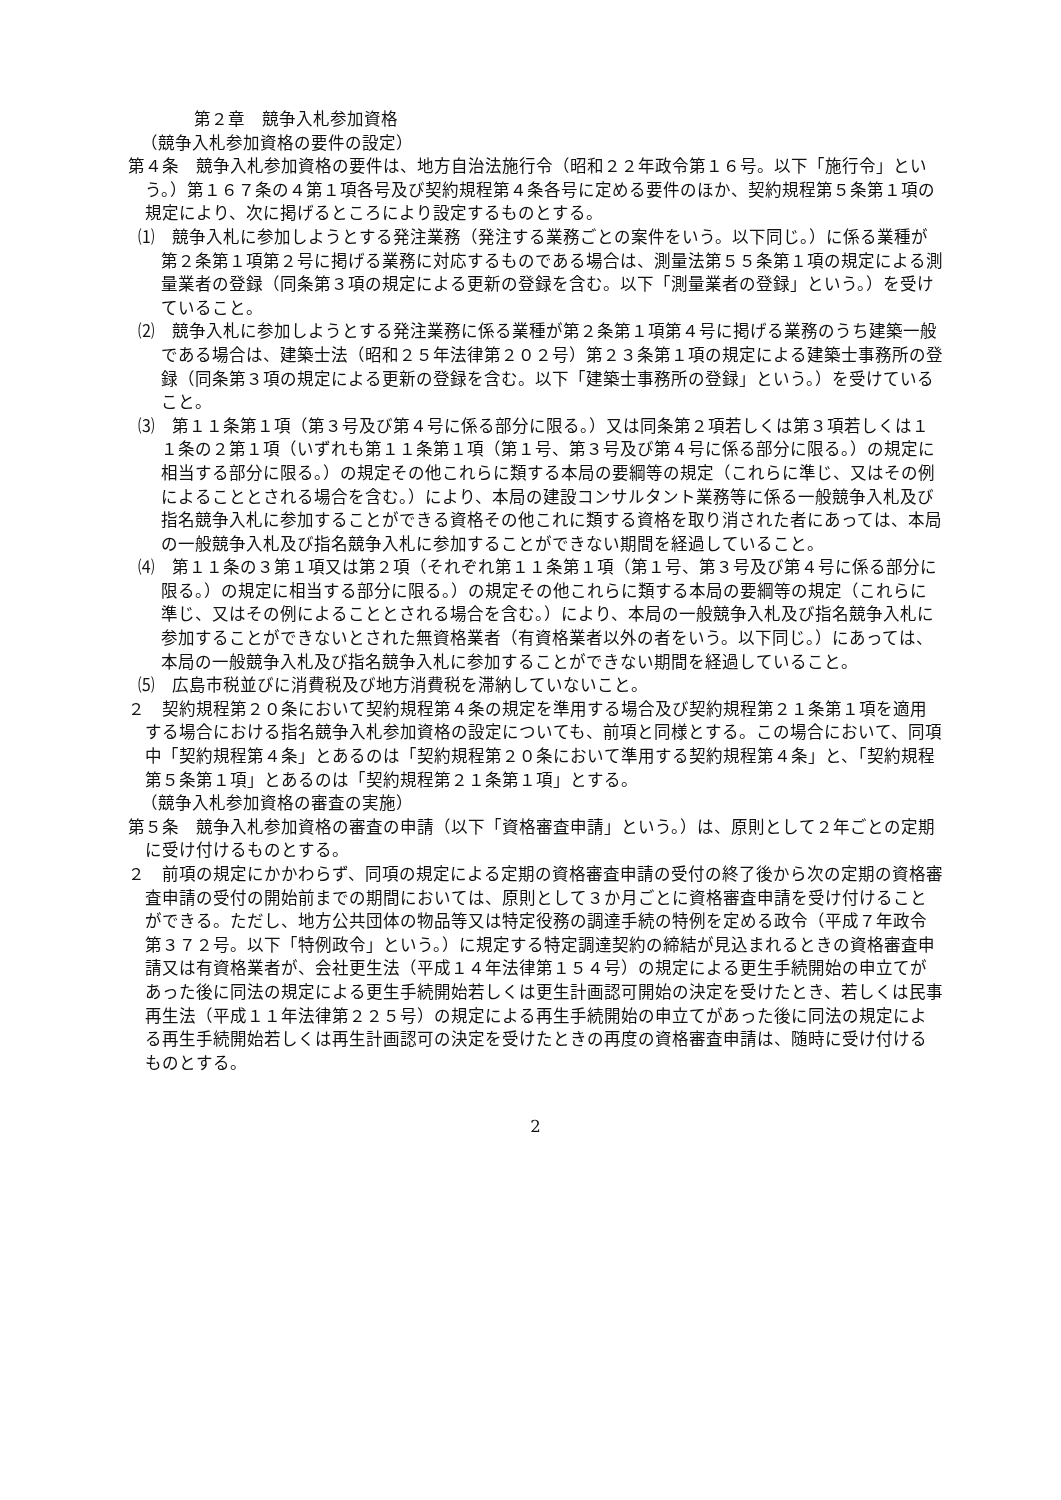第２章　競争入札参加資格
（競争入札参加資格の要件の設定）
第４条　競争入札参加資格の要件は、地方自治法施行令（昭和２２年政令第１６号。以下「施行令」という。）第１６７条の４第１項各号及び契約規程第４条各号に定める要件のほか、契約規程第５条第１項の規定により、次に掲げるところにより設定するものとする。
⑴　競争入札に参加しようとする発注業務（発注する業務ごとの案件をいう。以下同じ。）に係る業種が第２条第１項第２号に掲げる業務に対応するものである場合は、測量法第５５条第１項の規定による測量業者の登録（同条第３項の規定による更新の登録を含む。以下「測量業者の登録」という。）を受けていること。
⑵　競争入札に参加しようとする発注業務に係る業種が第２条第１項第４号に掲げる業務のうち建築一般である場合は、建築士法（昭和２５年法律第２０２号）第２３条第１項の規定による建築士事務所の登録（同条第３項の規定による更新の登録を含む。以下「建築士事務所の登録」という。）を受けていること。
⑶　第１１条第１項（第３号及び第４号に係る部分に限る。）又は同条第２項若しくは第３項若しくは１１条の２第１項（いずれも第１１条第１項（第１号、第３号及び第４号に係る部分に限る。）の規定に相当する部分に限る。）の規定その他これらに類する本局の要綱等の規定（これらに準じ、又はその例によることとされる場合を含む。）により、本局の建設コンサルタント業務等に係る一般競争入札及び指名競争入札に参加することができる資格その他これに類する資格を取り消された者にあっては、本局の一般競争入札及び指名競争入札に参加することができない期間を経過していること。
⑷　第１１条の３第１項又は第２項（それぞれ第１１条第１項（第１号、第３号及び第４号に係る部分に限る。）の規定に相当する部分に限る。）の規定その他これらに類する本局の要綱等の規定（これらに準じ、又はその例によることとされる場合を含む。）により、本局の一般競争入札及び指名競争入札に参加することができないとされた無資格業者（有資格業者以外の者をいう。以下同じ。）にあっては、本局の一般競争入札及び指名競争入札に参加することができない期間を経過していること。
⑸　広島市税並びに消費税及び地方消費税を滞納していないこと。
２　契約規程第２０条において契約規程第４条の規定を準用する場合及び契約規程第２１条第１項を適用する場合における指名競争入札参加資格の設定についても、前項と同様とする。この場合において、同項中「契約規程第４条」とあるのは「契約規程第２０条において準用する契約規程第４条」と、「契約規程第５条第１項」とあるのは「契約規程第２１条第１項」とする。
（競争入札参加資格の審査の実施）
第５条　競争入札参加資格の審査の申請（以下「資格審査申請」という。）は、原則として２年ごとの定期に受け付けるものとする。
２　前項の規定にかかわらず、同項の規定による定期の資格審査申請の受付の終了後から次の定期の資格審査申請の受付の開始前までの期間においては、原則として３か月ごとに資格審査申請を受け付けることができる。ただし、地方公共団体の物品等又は特定役務の調達手続の特例を定める政令（平成７年政令第３７２号。以下「特例政令」という。）に規定する特定調達契約の締結が見込まれるときの資格審査申請又は有資格業者が、会社更生法（平成１４年法律第１５４号）の規定による更生手続開始の申立てがあった後に同法の規定による更生手続開始若しくは更生計画認可開始の決定を受けたとき、若しくは民事再生法（平成１１年法律第２２５号）の規定による再生手続開始の申立てがあった後に同法の規定による再生手続開始若しくは再生計画認可の決定を受けたときの再度の資格審査申請は、随時に受け付けるものとする。
2